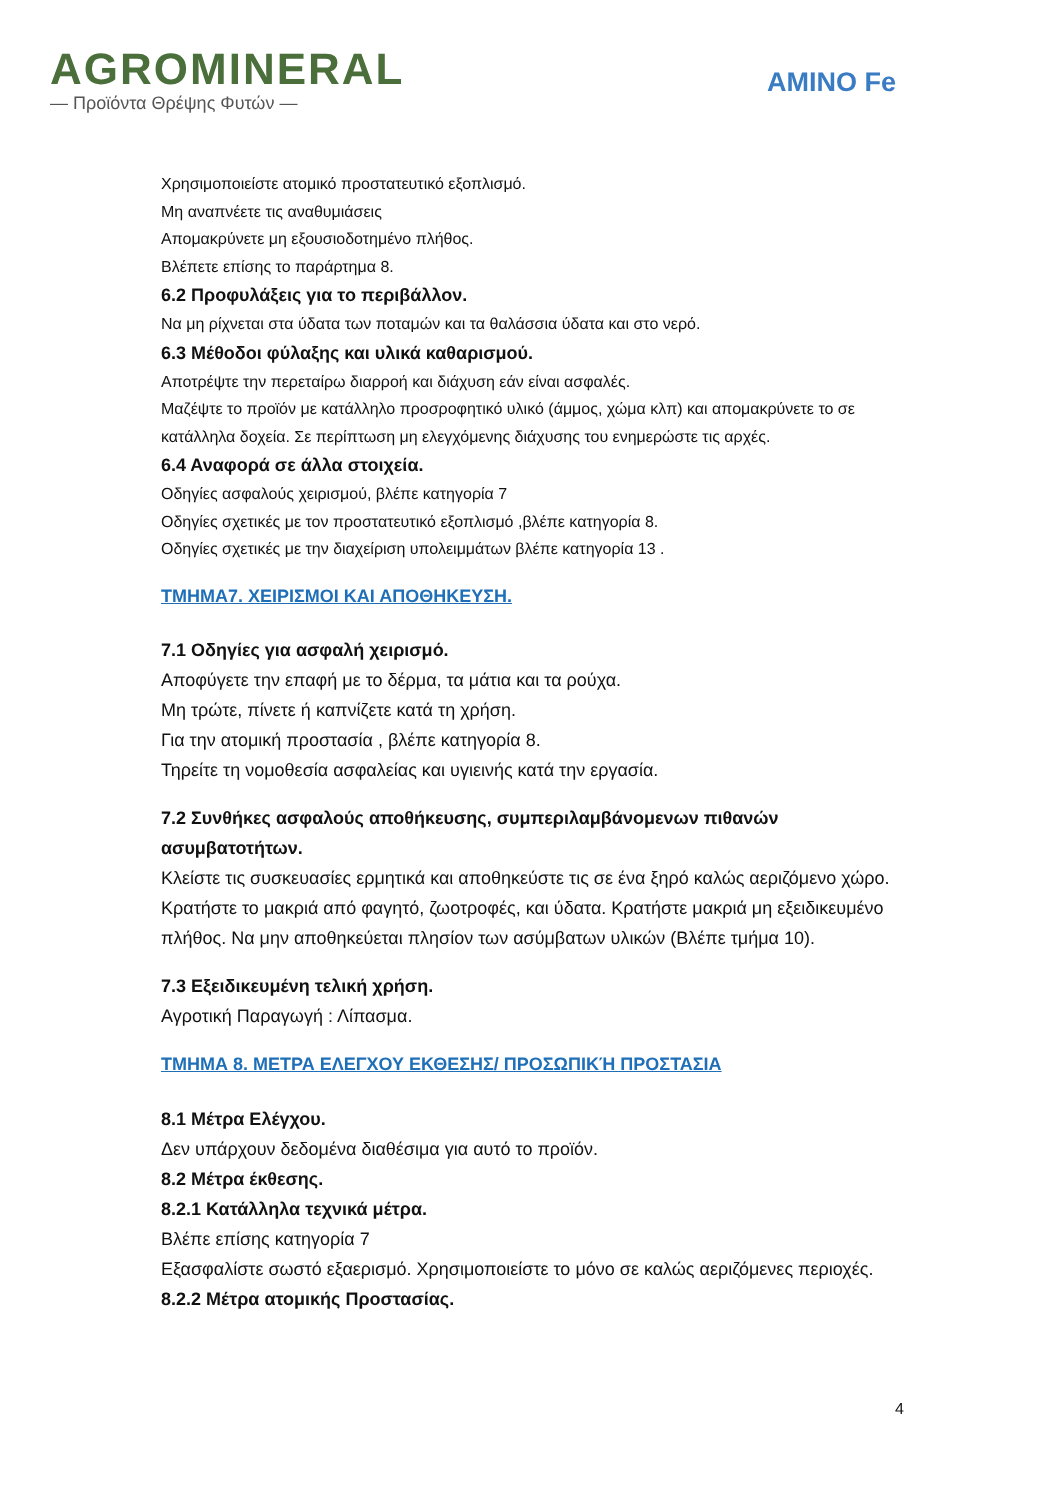AGROMINERAL
— Προϊόντα Θρέψης Φυτών —
AMINO Fe
Χρησιμοποιείστε ατομικό προστατευτικό εξοπλισμό.
Μη αναπνέετε τις αναθυμιάσεις
Απομακρύνετε μη εξουσιοδοτημένο πλήθος.
Βλέπετε επίσης το παράρτημα 8.
6.2 Προφυλάξεις για το περιβάλλον.
Να μη ρίχνεται στα ύδατα των ποταμών και τα θαλάσσια ύδατα και στο νερό.
6.3 Μέθοδοι φύλαξης και υλικά καθαρισμού.
Αποτρέψτε την περεταίρω διαρροή και διάχυση εάν είναι ασφαλές.
Μαζέψτε το προϊόν με κατάλληλο προσροφητικό υλικό (άμμος, χώμα κλπ) και απομακρύνετε το σε κατάλληλα δοχεία. Σε περίπτωση μη ελεγχόμενης διάχυσης του ενημερώστε τις αρχές.
6.4 Αναφορά σε άλλα στοιχεία.
Οδηγίες ασφαλούς χειρισμού, βλέπε κατηγορία 7
Οδηγίες σχετικές με τον προστατευτικό εξοπλισμό ,βλέπε κατηγορία 8.
Οδηγίες σχετικές με την διαχείριση υπολειμμάτων βλέπε κατηγορία 13 .
ΤΜΗΜΑ7. ΧΕΙΡΙΣΜΟΙ ΚΑΙ ΑΠΟΘΗΚΕΥΣΗ.
7.1 Οδηγίες για ασφαλή χειρισμό.
Αποφύγετε την επαφή με το δέρμα, τα μάτια και τα ρούχα.
Μη τρώτε, πίνετε ή καπνίζετε κατά τη χρήση.
Για την ατομική προστασία , βλέπε κατηγορία 8.
Τηρείτε τη νομοθεσία ασφαλείας και υγιεινής κατά την εργασία.
7.2 Συνθήκες ασφαλούς αποθήκευσης, συμπεριλαμβάνομενων πιθανών ασυμβατοτήτων.
Κλείστε τις συσκευασίες ερμητικά και αποθηκεύστε τις σε ένα ξηρό καλώς αεριζόμενο χώρο. Κρατήστε το μακριά από φαγητό, ζωοτροφές, και ύδατα. Κρατήστε μακριά μη εξειδικευμένο πλήθος. Να μην αποθηκεύεται πλησίον των ασύμβατων υλικών (Βλέπε τμήμα 10).
7.3 Εξειδικευμένη τελική χρήση.
Αγροτική Παραγωγή : Λίπασμα.
ΤΜΗΜΑ 8. ΜΕΤΡΑ ΕΛΕΓΧΟΥ ΕΚΘΕΣΗΣ/ ΠΡΟΣΩΠΙΚΉ ΠΡΟΣΤΑΣΙΑ
8.1 Μέτρα Ελέγχου.
Δεν υπάρχουν δεδομένα διαθέσιμα για αυτό το προϊόν.
8.2 Μέτρα έκθεσης.
8.2.1 Κατάλληλα τεχνικά μέτρα.
Βλέπε επίσης κατηγορία 7
Εξασφαλίστε σωστό εξαερισμό. Χρησιμοποιείστε το μόνο σε καλώς αεριζόμενες περιοχές.
8.2.2 Μέτρα ατομικής Προστασίας.
4